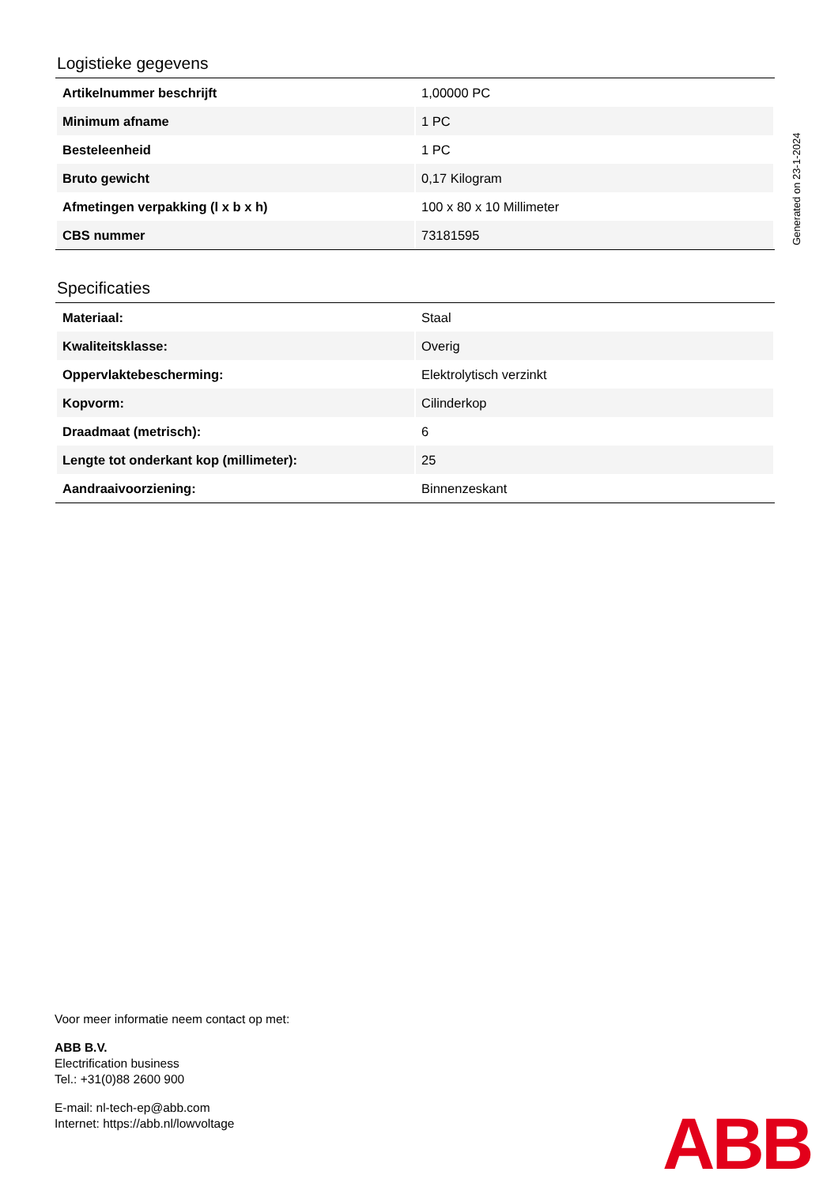Logistieke gegevens
| Artikelnummer beschrijft | 1,00000 PC |
| Minimum afname | 1 PC |
| Besteleenheid | 1 PC |
| Bruto gewicht | 0,17 Kilogram |
| Afmetingen verpakking (l x b x h) | 100 x 80 x 10 Millimeter |
| CBS nummer | 73181595 |
Specificaties
| Materiaal: | Staal |
| Kwaliteitsklasse: | Overig |
| Oppervlaktebescherming: | Elektrolytisch verzinkt |
| Kopvorm: | Cilinderkop |
| Draadmaat (metrisch): | 6 |
| Lengte tot onderkant kop (millimeter): | 25 |
| Aandraaivoorziening: | Binnenzeskant |
Generated on 23-1-2024
Voor meer informatie neem contact op met:
ABB B.V.
Electrification business
Tel.: +31(0)88 2600 900
E-mail: nl-tech-ep@abb.com
Internet: https://abb.nl/lowvoltage
ABB